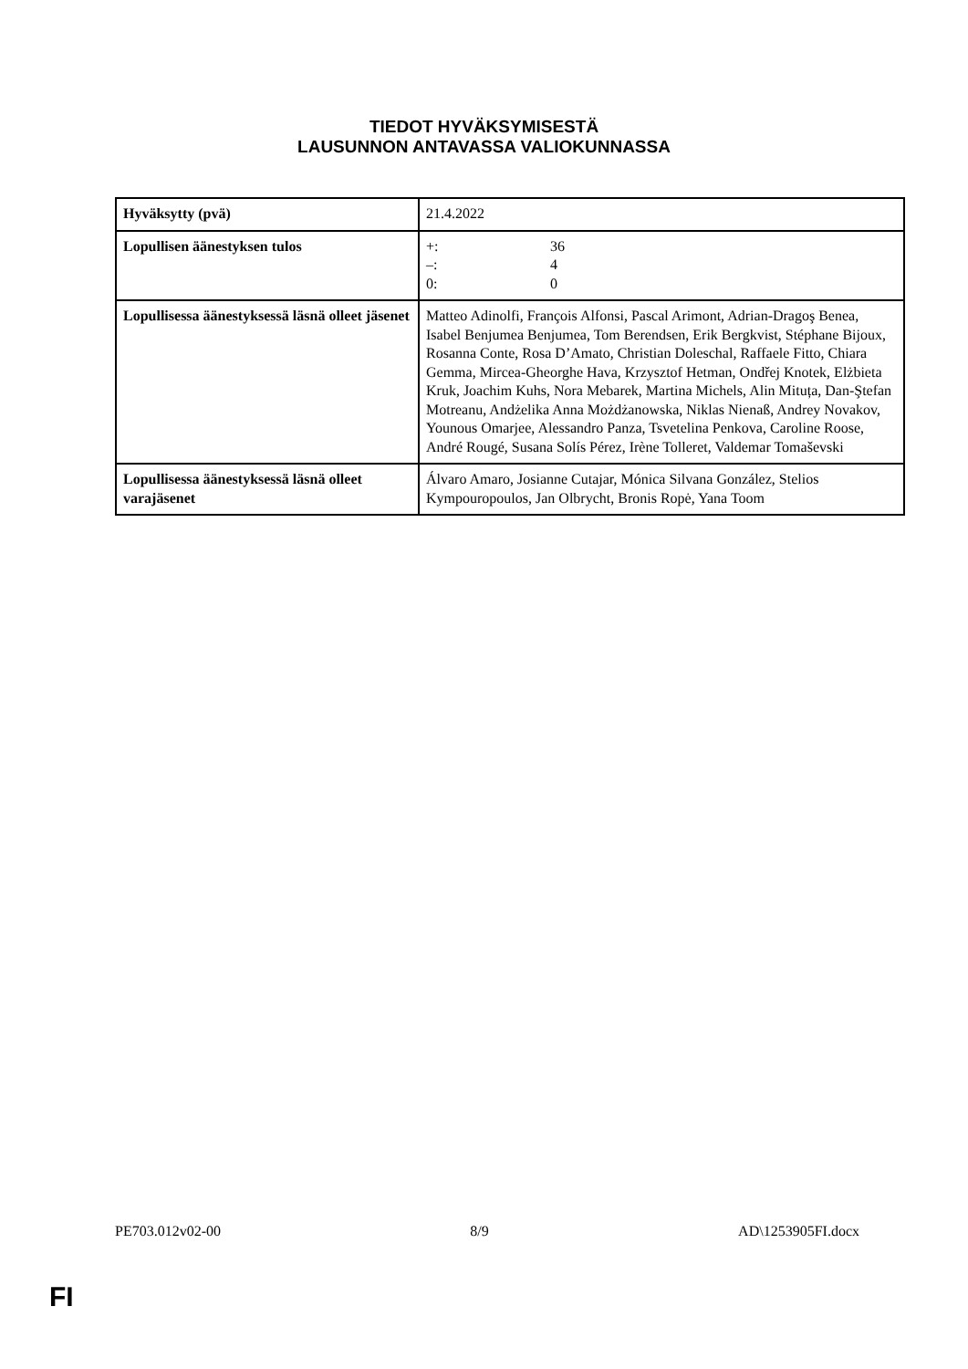TIEDOT HYVÄKSYMISESTÄ
LAUSUNNON ANTAVASSA VALIOKUNNASSA
| Hyväksytty (pvä) | 21.4.2022 |
| Lopullisen äänestyksen tulos | +: 36 –: 4 0: 0 |
| Lopullisessa äänestyksessä läsnä olleet jäsenet | Matteo Adinolfi, François Alfonsi, Pascal Arimont, Adrian-Dragoş Benea, Isabel Benjumea Benjumea, Tom Berendsen, Erik Bergkvist, Stéphane Bijoux, Rosanna Conte, Rosa D’Amato, Christian Doleschal, Raffaele Fitto, Chiara Gemma, Mircea-Gheorghe Hava, Krzysztof Hetman, Ondřej Knotek, Elżbieta Kruk, Joachim Kuhs, Nora Mebarek, Martina Michels, Alin Mituța, Dan-Ştefan Motreanu, Andżelika Anna Możdżanowska, Niklas Nienaß, Andrey Novakov, Younous Omarjee, Alessandro Panza, Tsvetelina Penkova, Caroline Roose, André Rougé, Susana Solís Pérez, Irène Tolleret, Valdemar Tomaševski |
| Lopullisessa äänestyksessä läsnä olleet varajäsenet | Álvaro Amaro, Josianne Cutajar, Mónica Silvana González, Stelios Kympouropoulos, Jan Olbrycht, Bronis Ropė, Yana Toom |
PE703.012v02-00 8/9 AD\1253905FI.docx
FI